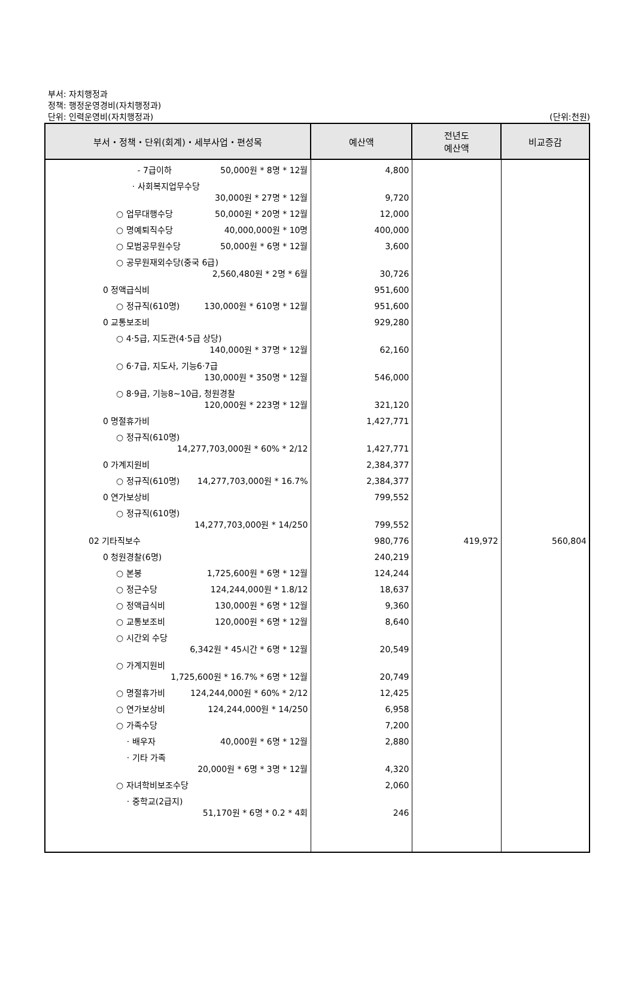부서: 자치행정과
정책: 행정운영경비(자치행정과)
단위: 인력운영비(자치행정과)
(단위:천원)
| 부서・정책・단위(회계)・세부사업・편성목 | 예산액 | 전년도 예산액 | 비교증감 |
| --- | --- | --- | --- |
| - 7급이하 50,000원 * 8명 * 12월 | 4,800 | | |
| · 사회복지업무수당 30,000원 * 27명 * 12월 | 9,720 | | |
| ○ 업무대행수당 50,000원 * 20명 * 12월 | 12,000 | | |
| ○ 명예퇴직수당 40,000,000원 * 10명 | 400,000 | | |
| ○ 모범공무원수당 50,000원 * 6명 * 12월 | 3,600 | | |
| ○ 공무원재외수당(중국 6급) 2,560,480원 * 2명 * 6월 | 30,726 | | |
| 0 정액급식비 | 951,600 | | |
| ○ 정규직(610명) 130,000원 * 610명 * 12월 | 951,600 | | |
| 0 교통보조비 | 929,280 | | |
| ○ 4·5급, 지도관(4·5급 상당) 140,000원 * 37명 * 12월 | 62,160 | | |
| ○ 6·7급, 지도사, 기능6·7급 130,000원 * 350명 * 12월 | 546,000 | | |
| ○ 8·9급, 기능8~10급, 청원경찰 120,000원 * 223명 * 12월 | 321,120 | | |
| 0 명절휴가비 | 1,427,771 | | |
| ○ 정규직(610명) 14,277,703,000원 * 60% * 2/12 | 1,427,771 | | |
| 0 가계지원비 | 2,384,377 | | |
| ○ 정규직(610명) 14,277,703,000원 * 16.7% | 2,384,377 | | |
| 0 연가보상비 | 799,552 | | |
| ○ 정규직(610명) 14,277,703,000원 * 14/250 | 799,552 | | |
| 02 기타직보수 | 980,776 | 419,972 | 560,804 |
| 0 청원경찰(6명) | 240,219 | | |
| ○ 본봉 1,725,600원 * 6명 * 12월 | 124,244 | | |
| ○ 정근수당 124,244,000원 * 1.8/12 | 18,637 | | |
| ○ 정액급식비 130,000원 * 6명 * 12월 | 9,360 | | |
| ○ 교통보조비 120,000원 * 6명 * 12월 | 8,640 | | |
| ○ 시간외 수당 6,342원 * 45시간 * 6명 * 12월 | 20,549 | | |
| ○ 가계지원비 1,725,600원 * 16.7% * 6명 * 12월 | 20,749 | | |
| ○ 명절휴가비 124,244,000원 * 60% * 2/12 | 12,425 | | |
| ○ 연가보상비 124,244,000원 * 14/250 | 6,958 | | |
| ○ 가족수당 | 7,200 | | |
| · 배우자 40,000원 * 6명 * 12월 | 2,880 | | |
| · 기타 가족 20,000원 * 6명 * 3명 * 12월 | 4,320 | | |
| ○ 자녀학비보조수당 | 2,060 | | |
| · 중학교(2급지) 51,170원 * 6명 * 0.2 * 4회 | 246 | | |